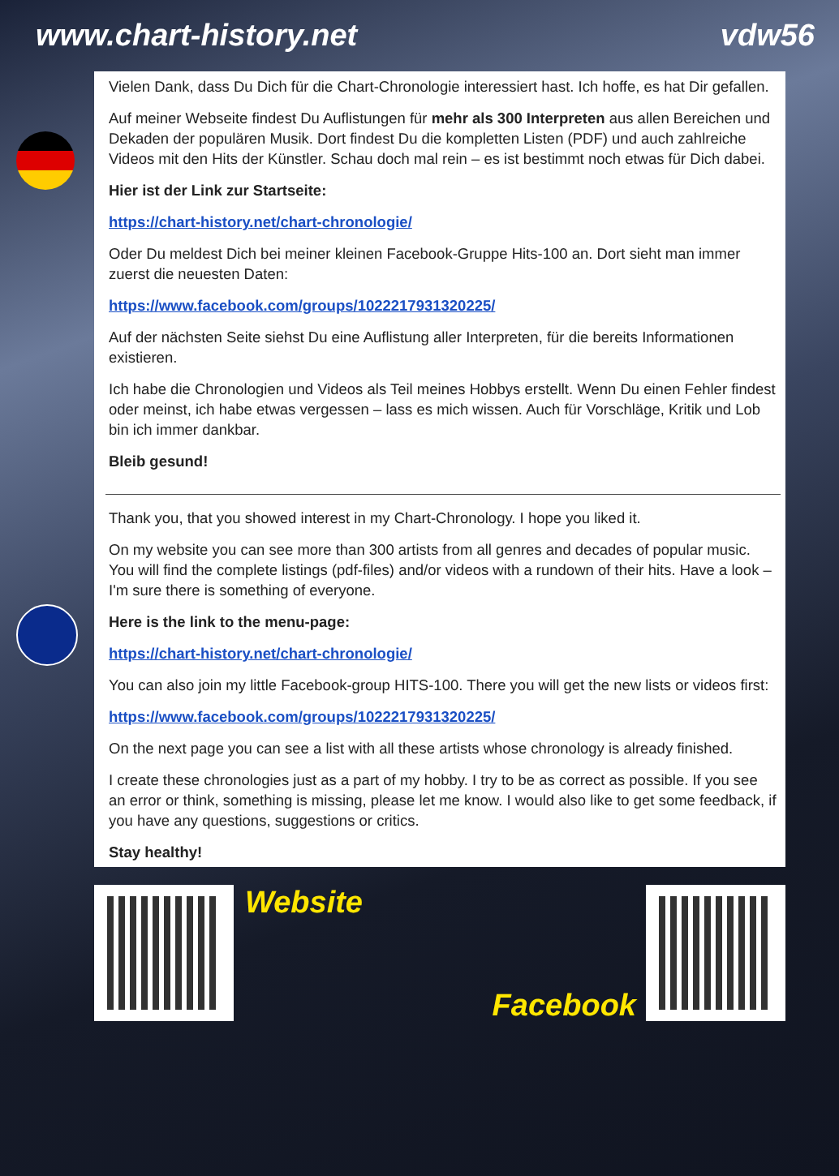www.chart-history.net vdw56
Vielen Dank, dass Du Dich für die Chart-Chronologie interessiert hast. Ich hoffe, es hat Dir gefallen.
Auf meiner Webseite findest Du Auflistungen für mehr als 300 Interpreten aus allen Bereichen und Dekaden der populären Musik. Dort findest Du die kompletten Listen (PDF) und auch zahlreiche Videos mit den Hits der Künstler. Schau doch mal rein – es ist bestimmt noch etwas für Dich dabei.
Hier ist der Link zur Startseite:
https://chart-history.net/chart-chronologie/
Oder Du meldest Dich bei meiner kleinen Facebook-Gruppe Hits-100 an. Dort sieht man immer zuerst die neuesten Daten:
https://www.facebook.com/groups/1022217931320225/
Auf der nächsten Seite siehst Du eine Auflistung aller Interpreten, für die bereits Informationen existieren.
Ich habe die Chronologien und Videos als Teil meines Hobbys erstellt. Wenn Du einen Fehler findest oder meinst, ich habe etwas vergessen – lass es mich wissen. Auch für Vorschläge, Kritik und Lob bin ich immer dankbar.
Bleib gesund!
Thank you, that you showed interest in my Chart-Chronology. I hope you liked it.
On my website you can see more than 300 artists from all genres and decades of popular music. You will find the complete listings (pdf-files) and/or videos with a rundown of their hits. Have a look – I'm sure there is something of everyone.
Here is the link to the menu-page:
https://chart-history.net/chart-chronologie/
You can also join my little Facebook-group HITS-100. There you will get the new lists or videos first:
https://www.facebook.com/groups/1022217931320225/
On the next page you can see a list with all these artists whose chronology is already finished.
I create these chronologies just as a part of my hobby. I try to be as correct as possible. If you see an error or think, something is missing, please let me know. I would also like to get some feedback, if you have any questions, suggestions or critics.
Stay healthy!
Website Facebook